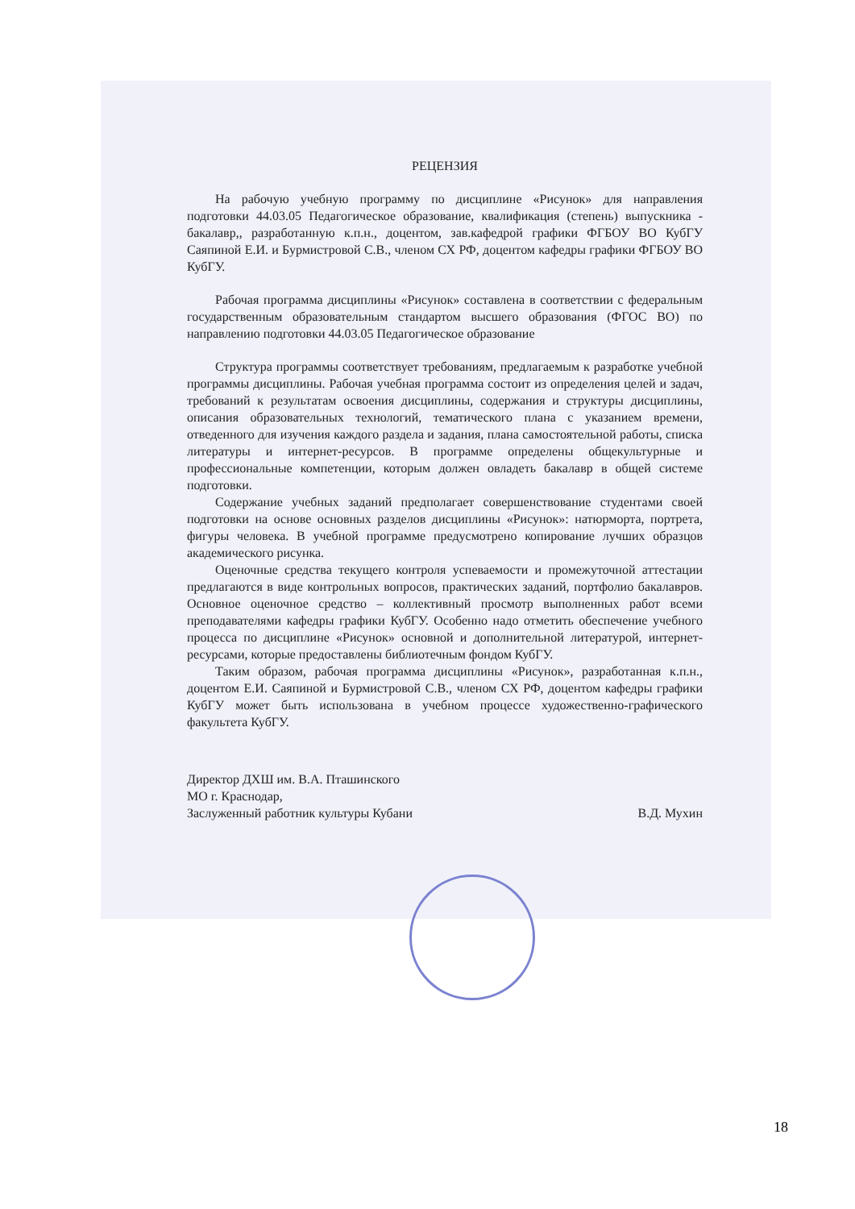РЕЦЕНЗИЯ
На рабочую учебную программу по дисциплине «Рисунок» для направления подготовки 44.03.05 Педагогическое образование, квалификация (степень) выпускника - бакалавр,, разработанную к.п.н., доцентом, зав.кафедрой графики ФГБОУ ВО КубГУ Саяпиной Е.И. и Бурмистровой С.В., членом СХ РФ, доцентом кафедры графики ФГБОУ ВО КубГУ.
Рабочая программа дисциплины «Рисунок» составлена в соответствии с федеральным государственным образовательным стандартом высшего образования (ФГОС ВО) по направлению подготовки 44.03.05 Педагогическое образование
Структура программы соответствует требованиям, предлагаемым к разработке учебной программы дисциплины. Рабочая учебная программа состоит из определения целей и задач, требований к результатам освоения дисциплины, содержания и структуры дисциплины, описания образовательных технологий, тематического плана с указанием времени, отведенного для изучения каждого раздела и задания, плана самостоятельной работы, списка литературы и интернет-ресурсов. В программе определены общекультурные и профессиональные компетенции, которым должен овладеть бакалавр в общей системе подготовки.
Содержание учебных заданий предполагает совершенствование студентами своей подготовки на основе основных разделов дисциплины «Рисунок»: натюрморта, портрета, фигуры человека. В учебной программе предусмотрено копирование лучших образцов академического рисунка.
Оценочные средства текущего контроля успеваемости и промежуточной аттестации предлагаются в виде контрольных вопросов, практических заданий, портфолио бакалавров. Основное оценочное средство – коллективный просмотр выполненных работ всеми преподавателями кафедры графики КубГУ. Особенно надо отметить обеспечение учебного процесса по дисциплине «Рисунок» основной и дополнительной литературой, интернет-ресурсами, которые предоставлены библиотечным фондом КубГУ.
Таким образом, рабочая программа дисциплины «Рисунок», разработанная к.п.н., доцентом Е.И. Саяпиной и Бурмистровой С.В., членом СХ РФ, доцентом кафедры графики КубГУ может быть использована в учебном процессе художественно-графического факультета КубГУ.
Директор ДХШ им. В.А. Пташинского
МО г. Краснодар,
Заслуженный работник культуры Кубани
В.Д. Мухин
18